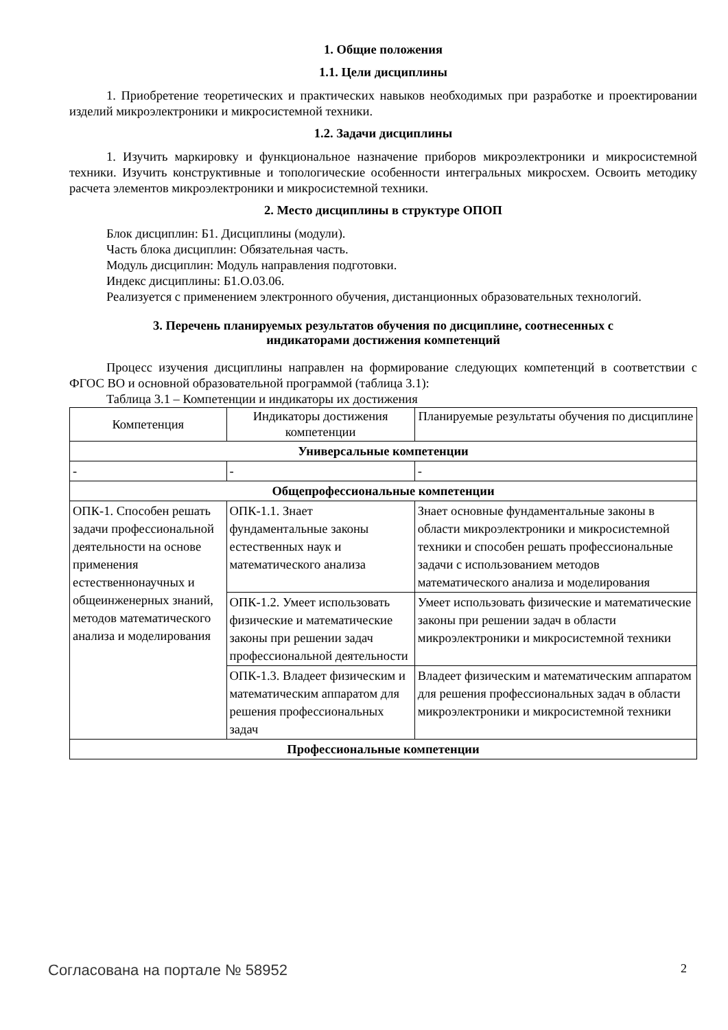1. Общие положения
1.1. Цели дисциплины
1. Приобретение теоретических и практических навыков необходимых при разработке и проектировании изделий микроэлектроники и микросистемной техники.
1.2. Задачи дисциплины
1. Изучить маркировку и функциональное назначение приборов микроэлектроники и микросистемной техники. Изучить конструктивные и топологические особенности интегральных микросхем. Освоить методику расчета элементов микроэлектроники и микросистемной техники.
2. Место дисциплины в структуре ОПОП
Блок дисциплин: Б1. Дисциплины (модули).
Часть блока дисциплин: Обязательная часть.
Модуль дисциплин: Модуль направления подготовки.
Индекс дисциплины: Б1.О.03.06.
Реализуется с применением электронного обучения, дистанционных образовательных технологий.
3. Перечень планируемых результатов обучения по дисциплине, соотнесенных с
индикаторами достижения компетенций
Процесс изучения дисциплины направлен на формирование следующих компетенций в соответствии с ФГОС ВО и основной образовательной программой (таблица 3.1):
Таблица 3.1 – Компетенции и индикаторы их достижения
| Компетенция | Индикаторы достижения компетенции | Планируемые результаты обучения по дисциплине |
| --- | --- | --- |
| Универсальные компетенции | | |
| - | - | - |
| Общепрофессиональные компетенции | | |
| ОПК-1. Способен решать задачи профессиональной деятельности на основе применения естественнонаучных и общеинженерных знаний, методов математического анализа и моделирования | ОПК-1.1. Знает фундаментальные законы естественных наук и математического анализа | Знает основные фундаментальные законы в области микроэлектроники и микросистемной техники и способен решать профессиональные задачи с использованием методов математического анализа и моделирования |
| | ОПК-1.2. Умеет использовать физические и математические законы при решении задач профессиональной деятельности | Умеет использовать физические и математические законы при решении задач в области микроэлектроники и микросистемной техники |
| | ОПК-1.3. Владеет физическим и математическим аппаратом для решения профессиональных задач | Владеет физическим и математическим аппаратом для решения профессиональных задач в области микроэлектроники и микросистемной техники |
| Профессиональные компетенции | | |
Согласована на портале № 58952 2